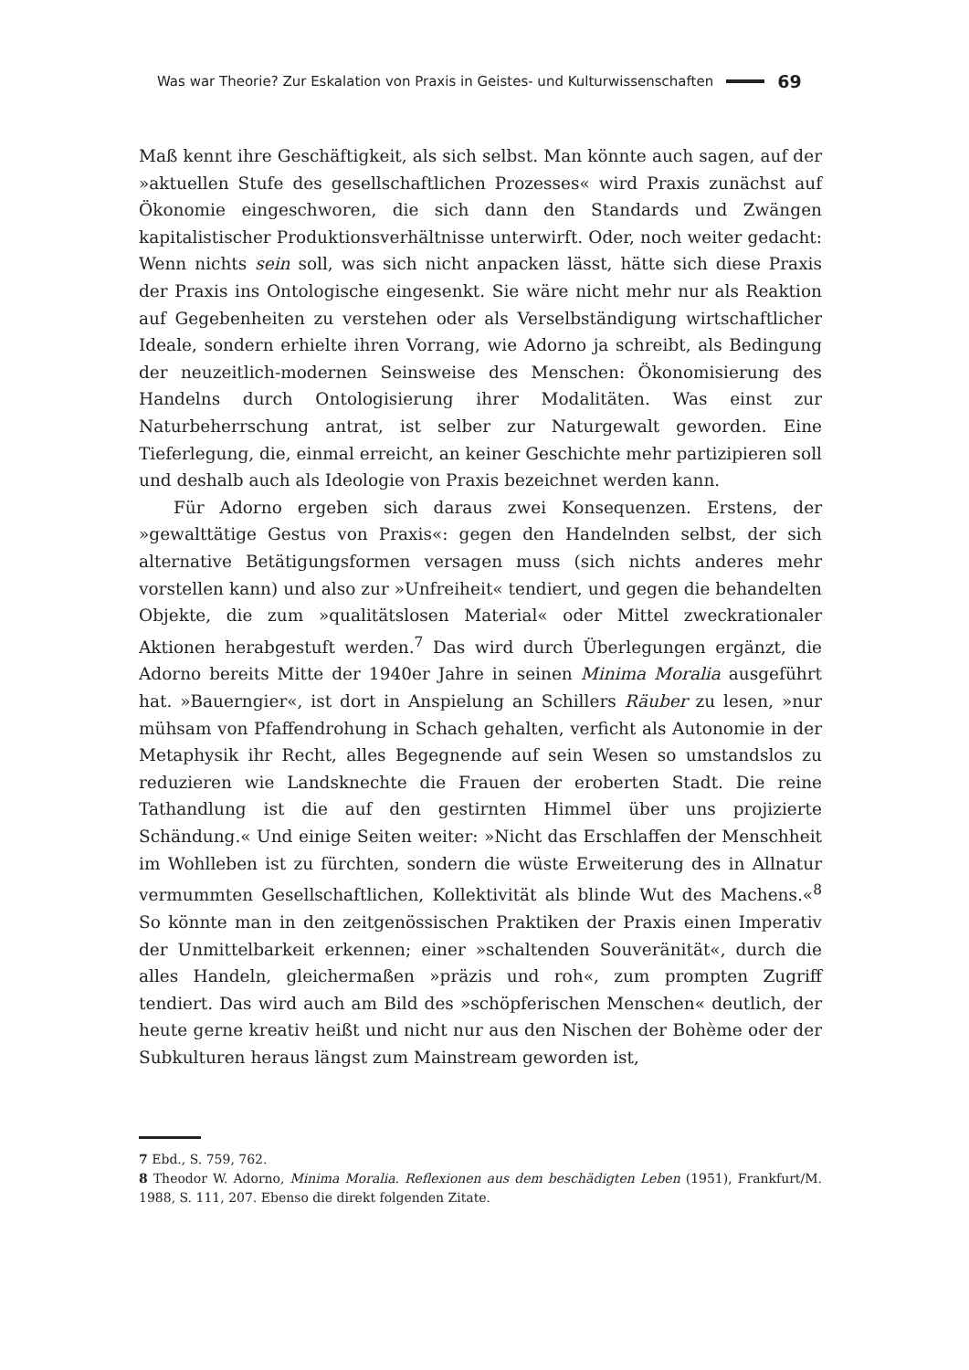Was war Theorie? Zur Eskalation von Praxis in Geistes- und Kulturwissenschaften 69
Maß kennt ihre Geschäftigkeit, als sich selbst. Man könnte auch sagen, auf der »aktuellen Stufe des gesellschaftlichen Prozesses« wird Praxis zunächst auf Ökonomie eingeschworen, die sich dann den Standards und Zwängen kapitalistischer Produktionsverhältnisse unterwirft. Oder, noch weiter gedacht: Wenn nichts sein soll, was sich nicht anpacken lässt, hätte sich diese Praxis der Praxis ins Ontologische eingesenkt. Sie wäre nicht mehr nur als Reaktion auf Gegebenheiten zu verstehen oder als Verselbständigung wirtschaftlicher Ideale, sondern erhielte ihren Vorrang, wie Adorno ja schreibt, als Bedingung der neuzeitlich-modernen Seinsweise des Menschen: Ökonomisierung des Handelns durch Ontologisierung ihrer Modalitäten. Was einst zur Naturbeherrschung antrat, ist selber zur Naturgewalt geworden. Eine Tieferlegung, die, einmal erreicht, an keiner Geschichte mehr partizipieren soll und deshalb auch als Ideologie von Praxis bezeichnet werden kann.
Für Adorno ergeben sich daraus zwei Konsequenzen. Erstens, der »gewalttätige Gestus von Praxis«: gegen den Handelnden selbst, der sich alternative Betätigungsformen versagen muss (sich nichts anderes mehr vorstellen kann) und also zur »Unfreiheit« tendiert, und gegen die behandelten Objekte, die zum »qualitätslosen Material« oder Mittel zweckrationaler Aktionen herabgestuft werden.<sup>7</sup> Das wird durch Überlegungen ergänzt, die Adorno bereits Mitte der 1940er Jahre in seinen Minima Moralia ausgeführt hat. »Bauerngier«, ist dort in Anspielung an Schillers Räuber zu lesen, »nur mühsam von Pfaffendrohung in Schach gehalten, verficht als Autonomie in der Metaphysik ihr Recht, alles Begegnende auf sein Wesen so umstandslos zu reduzieren wie Landsknechte die Frauen der eroberten Stadt. Die reine Tathandlung ist die auf den gestirnten Himmel über uns projizierte Schändung.« Und einige Seiten weiter: »Nicht das Erschlaffen der Menschheit im Wohlleben ist zu fürchten, sondern die wüste Erweiterung des in Allnatur vermummten Gesellschaftlichen, Kollektivität als blinde Wut des Machens.«<sup>8</sup> So könnte man in den zeitgenössischen Praktiken der Praxis einen Imperativ der Unmittelbarkeit erkennen; einer »schaltenden Souveränität«, durch die alles Handeln, gleichermaßen »präzis und roh«, zum prompten Zugriff tendiert. Das wird auch am Bild des »schöpferischen Menschen« deutlich, der heute gerne kreativ heißt und nicht nur aus den Nischen der Bohème oder der Subkulturen heraus längst zum Mainstream geworden ist,
7 Ebd., S. 759, 762.
8 Theodor W. Adorno, Minima Moralia. Reflexionen aus dem beschädigten Leben (1951), Frankfurt/M. 1988, S. 111, 207. Ebenso die direkt folgenden Zitate.